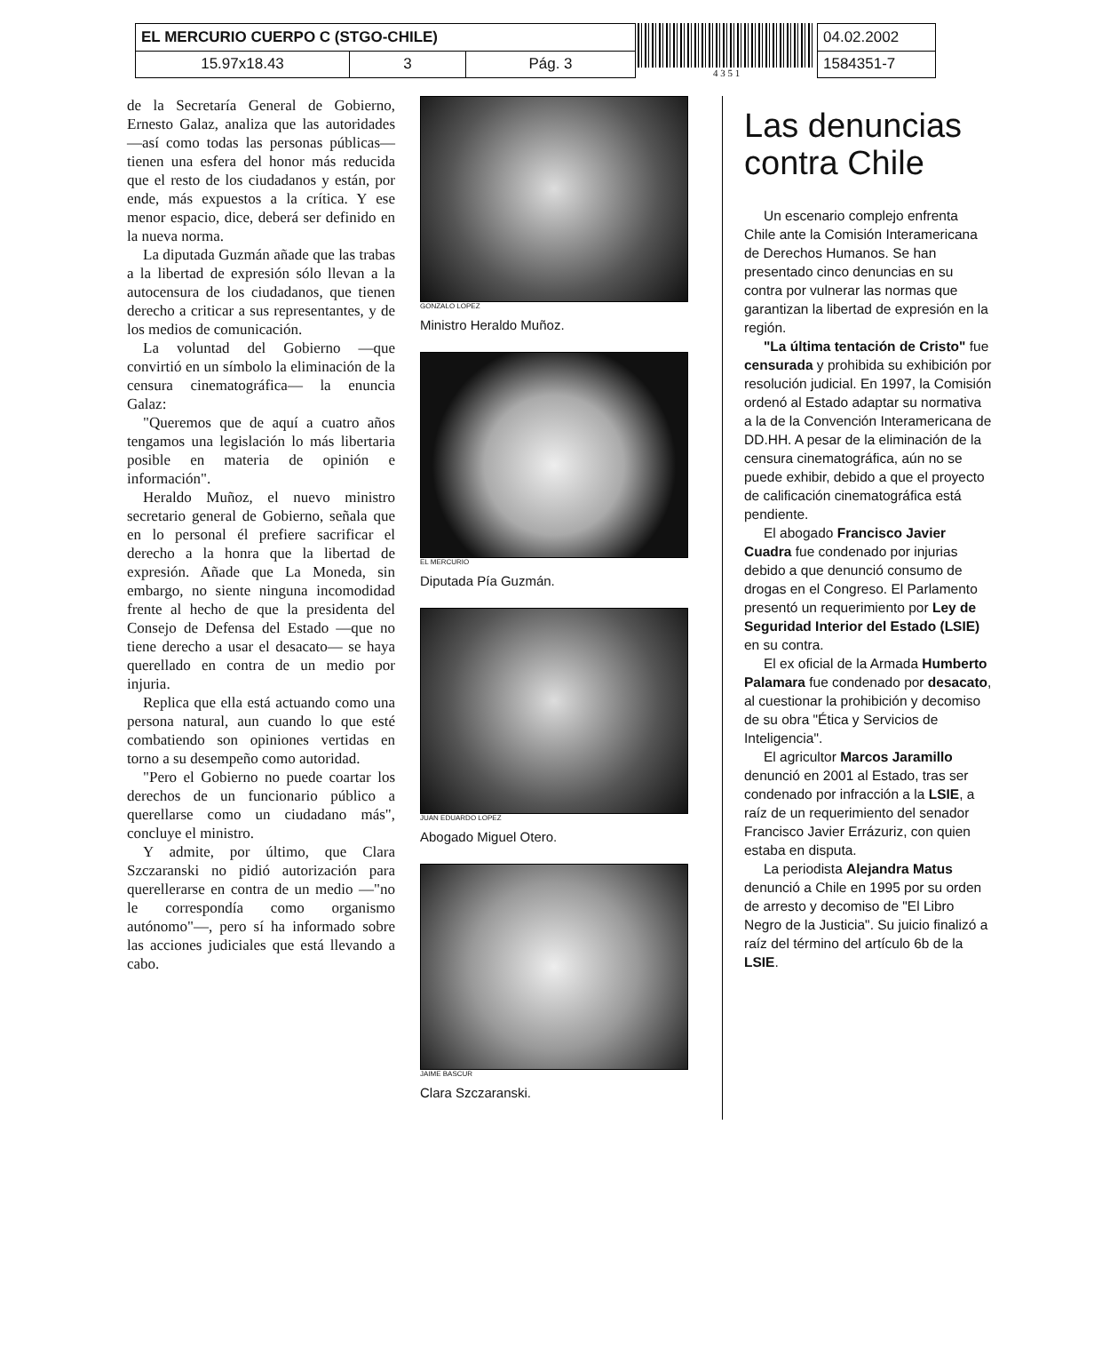| EL MERCURIO CUERPO C (STGO-CHILE) | | |
| 15.97x18.43 | 3 | Pág. 3 |
4 3 5 1
| 04.02.2002 |
| 1584351-7 |
de la Secretaría General de Gobierno, Ernesto Galaz, analiza que las autoridades —así como todas las personas públicas— tienen una esfera del honor más reducida que el resto de los ciudadanos y están, por ende, más expuestos a la crítica. Y ese menor espacio, dice, deberá ser definido en la nueva norma.
La diputada Guzmán añade que las trabas a la libertad de expresión sólo llevan a la autocensura de los ciudadanos, que tienen derecho a criticar a sus representantes, y de los medios de comunicación.
La voluntad del Gobierno —que convirtió en un símbolo la eliminación de la censura cinematográfica— la enuncia Galaz:
"Queremos que de aquí a cuatro años tengamos una legislación lo más libertaria posible en materia de opinión e información".
Heraldo Muñoz, el nuevo ministro secretario general de Gobierno, señala que en lo personal él prefiere sacrificar el derecho a la honra que la libertad de expresión. Añade que La Moneda, sin embargo, no siente ninguna incomodidad frente al hecho de que la presidenta del Consejo de Defensa del Estado —que no tiene derecho a usar el desacato— se haya querellado en contra de un medio por injuria.
Replica que ella está actuando como una persona natural, aun cuando lo que esté combatiendo son opiniones vertidas en torno a su desempeño como autoridad.
"Pero el Gobierno no puede coartar los derechos de un funcionario público a querellarse como un ciudadano más", concluye el ministro.
Y admite, por último, que Clara Szczaranski no pidió autorización para querellerarse en contra de un medio —"no le correspondía como organismo autónomo"—, pero sí ha informado sobre las acciones judiciales que está llevando a cabo.
GONZALO LOPEZ
Ministro Heraldo Muñoz.
EL MERCURIO
Diputada Pía Guzmán.
JUAN EDUARDO LOPEZ
Abogado Miguel Otero.
JAIME BASCUR
Clara Szczaranski.
Las denuncias contra Chile
Un escenario complejo enfrenta Chile ante la Comisión Interamericana de Derechos Humanos. Se han presentado cinco denuncias en su contra por vulnerar las normas que garantizan la libertad de expresión en la región.
"La última tentación de Cristo" fue censurada y prohibida su exhibición por resolución judicial. En 1997, la Comisión ordenó al Estado adaptar su normativa a la de la Convención Interamericana de DD.HH. A pesar de la eliminación de la censura cinematográfica, aún no se puede exhibir, debido a que el proyecto de calificación cinematográfica está pendiente.
El abogado Francisco Javier Cuadra fue condenado por injurias debido a que denunció consumo de drogas en el Congreso. El Parlamento presentó un requerimiento por Ley de Seguridad Interior del Estado (LSIE) en su contra.
El ex oficial de la Armada Humberto Palamara fue condenado por desacato, al cuestionar la prohibición y decomiso de su obra "Ética y Servicios de Inteligencia".
El agricultor Marcos Jaramillo denunció en 2001 al Estado, tras ser condenado por infracción a la LSIE, a raíz de un requerimiento del senador Francisco Javier Errázuriz, con quien estaba en disputa.
La periodista Alejandra Matus denunció a Chile en 1995 por su orden de arresto y decomiso de "El Libro Negro de la Justicia". Su juicio finalizó a raíz del término del artículo 6b de la LSIE.